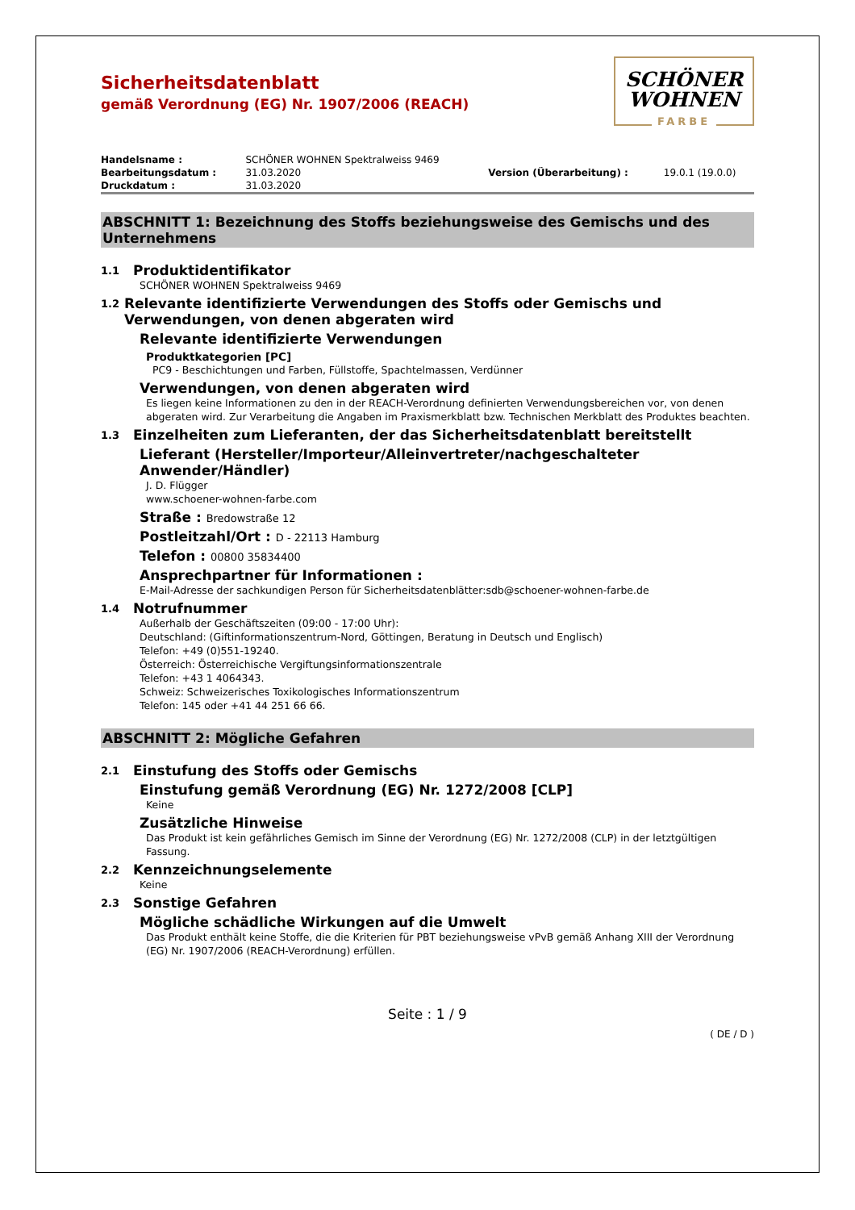Sicherheitsdatenblatt
gemäß Verordnung (EG) Nr. 1907/2006 (REACH)
SCHÖNER
WOHNEN
FARBE
| Handelsname : | SCHÖNER WOHNEN Spektralweiss 9469 | | |
| Bearbeitungsdatum : | 31.03.2020 | Version (Überarbeitung) : | 19.0.1 (19.0.0) |
| Druckdatum : | 31.03.2020 | | |
ABSCHNITT 1: Bezeichnung des Stoffs beziehungsweise des Gemischs und des Unternehmens
1.1 Produktidentifikator
SCHÖNER WOHNEN Spektralweiss 9469
1.2 Relevante identifizierte Verwendungen des Stoffs oder Gemischs und Verwendungen, von denen abgeraten wird
Relevante identifizierte Verwendungen
Produktkategorien [PC]
PC9 - Beschichtungen und Farben, Füllstoffe, Spachtelmassen, Verdünner
Verwendungen, von denen abgeraten wird
Es liegen keine Informationen zu den in der REACH-Verordnung definierten Verwendungsbereichen vor, von denen abgeraten wird. Zur Verarbeitung die Angaben im Praxismerkblatt bzw. Technischen Merkblatt des Produktes beachten.
1.3 Einzelheiten zum Lieferanten, der das Sicherheitsdatenblatt bereitstellt
Lieferant (Hersteller/Importeur/Alleinvertreter/nachgeschalteter Anwender/Händler)
J. D. Flügger
www.schoener-wohnen-farbe.com
Straße : Bredowstraße 12
Postleitzahl/Ort : D - 22113 Hamburg
Telefon : 00800 35834400
Ansprechpartner für Informationen :
E-Mail-Adresse der sachkundigen Person für Sicherheitsdatenblätter:sdb@schoener-wohnen-farbe.de
1.4 Notrufnummer
Außerhalb der Geschäftszeiten (09:00 - 17:00 Uhr):
Deutschland: (Giftinformationszentrum-Nord, Göttingen, Beratung in Deutsch und Englisch)
Telefon: +49 (0)551-19240.
Österreich: Österreichische Vergiftungsinformationszentrale
Telefon: +43 1 4064343.
Schweiz: Schweizerisches Toxikologisches Informationszentrum
Telefon: 145 oder +41 44 251 66 66.
ABSCHNITT 2: Mögliche Gefahren
2.1 Einstufung des Stoffs oder Gemischs
Einstufung gemäß Verordnung (EG) Nr. 1272/2008 [CLP]
Keine
Zusätzliche Hinweise
Das Produkt ist kein gefährliches Gemisch im Sinne der Verordnung (EG) Nr. 1272/2008 (CLP) in der letztgültigen Fassung.
2.2 Kennzeichnungselemente
Keine
2.3 Sonstige Gefahren
Mögliche schädliche Wirkungen auf die Umwelt
Das Produkt enthält keine Stoffe, die die Kriterien für PBT beziehungsweise vPvB gemäß Anhang XIII der Verordnung (EG) Nr. 1907/2006 (REACH-Verordnung) erfüllen.
Seite : 1 / 9
( DE / D )